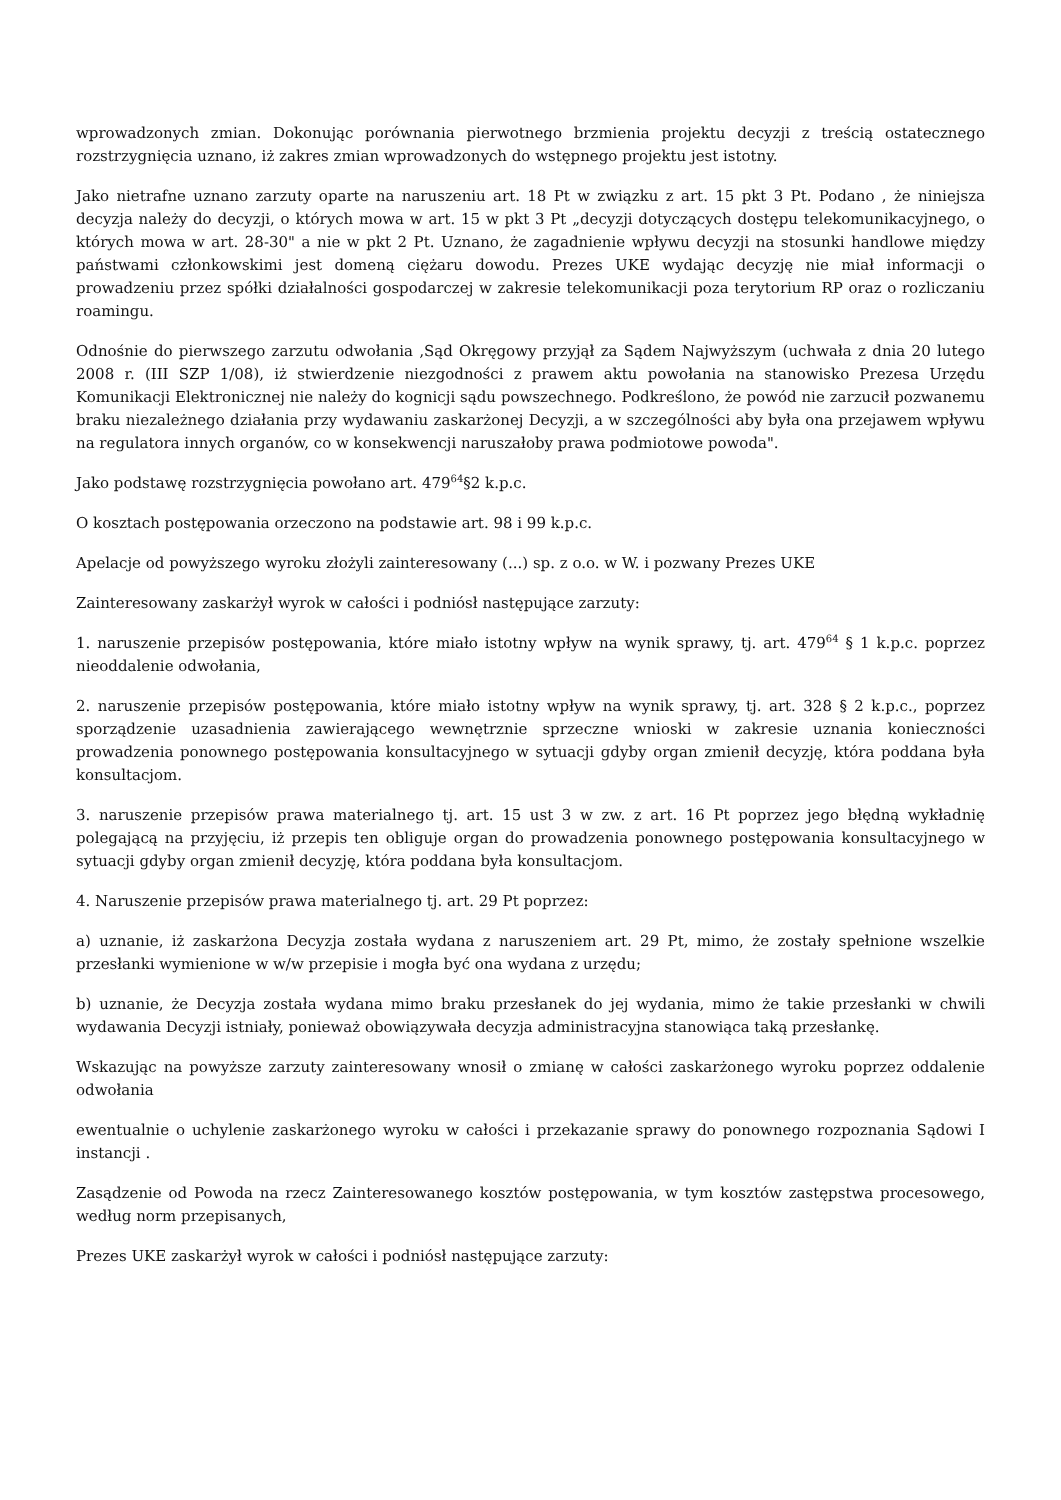wprowadzonych zmian. Dokonując porównania pierwotnego brzmienia projektu decyzji z treścią ostatecznego rozstrzygnięcia uznano, iż zakres zmian wprowadzonych do wstępnego projektu jest istotny.
Jako nietrafne uznano zarzuty oparte na naruszeniu art. 18 Pt w związku z art. 15 pkt 3 Pt. Podano , że niniejsza decyzja należy do decyzji, o których mowa w art. 15 w pkt 3 Pt „decyzji dotyczących dostępu telekomunikacyjnego, o których mowa w art. 28-30" a nie w pkt 2 Pt. Uznano, że zagadnienie wpływu decyzji na stosunki handlowe między państwami członkowskimi jest domeną ciężaru dowodu. Prezes UKE wydając decyzję nie miał informacji o prowadzeniu przez spółki działalności gospodarczej w zakresie telekomunikacji poza terytorium RP oraz o rozliczaniu roamingu.
Odnośnie do pierwszego zarzutu odwołania ‚Sąd Okręgowy przyjął za Sądem Najwyższym (uchwała z dnia 20 lutego 2008 r. (III SZP 1/08), iż stwierdzenie niezgodności z prawem aktu powołania na stanowisko Prezesa Urzędu Komunikacji Elektronicznej nie należy do kognicji sądu powszechnego. Podkreślono, że powód nie zarzucił pozwanemu braku niezależnego działania przy wydawaniu zaskarżonej Decyzji, a w szczególności aby była ona przejawem wpływu na regulatora innych organów, co w konsekwencji naruszałoby prawa podmiotowe powoda".
Jako podstawę rozstrzygnięcia powołano art. 479<sup>64</sup>§2 k.p.c.
O kosztach postępowania orzeczono na podstawie art. 98 i 99 k.p.c.
Apelacje od powyższego wyroku złożyli zainteresowany (...) sp. z o.o. w W. i pozwany Prezes UKE
Zainteresowany zaskarżył wyrok w całości i podniósł następujące zarzuty:
1. naruszenie przepisów postępowania, które miało istotny wpływ na wynik sprawy, tj. art. 479<sup>64</sup> § 1 k.p.c. poprzez nieoddalenie odwołania,
2. naruszenie przepisów postępowania, które miało istotny wpływ na wynik sprawy, tj. art. 328 § 2 k.p.c., poprzez sporządzenie uzasadnienia zawierającego wewnętrznie sprzeczne wnioski w zakresie uznania konieczności prowadzenia ponownego postępowania konsultacyjnego w sytuacji gdyby organ zmienił decyzję, która poddana była konsultacjom.
3. naruszenie przepisów prawa materialnego tj. art. 15 ust 3 w zw. z art. 16 Pt poprzez jego błędną wykładnię polegającą na przyjęciu, iż przepis ten obliguje organ do prowadzenia ponownego postępowania konsultacyjnego w sytuacji gdyby organ zmienił decyzję, która poddana była konsultacjom.
4. Naruszenie przepisów prawa materialnego tj. art. 29 Pt poprzez:
a) uznanie, iż zaskarżona Decyzja została wydana z naruszeniem art. 29 Pt, mimo, że zostały spełnione wszelkie przesłanki wymienione w w/w przepisie i mogła być ona wydana z urzędu;
b) uznanie, że Decyzja została wydana mimo braku przesłanek do jej wydania, mimo że takie przesłanki w chwili wydawania Decyzji istniały, ponieważ obowiązywała decyzja administracyjna stanowiąca taką przesłankę.
Wskazując na powyższe zarzuty zainteresowany wnosił o zmianę w całości zaskarżonego wyroku poprzez oddalenie odwołania
ewentualnie o uchylenie zaskarżonego wyroku w całości i przekazanie sprawy do ponownego rozpoznania Sądowi I instancji .
Zasądzenie od Powoda na rzecz Zainteresowanego kosztów postępowania, w tym kosztów zastępstwa procesowego, według norm przepisanych,
Prezes UKE zaskarżył wyrok w całości i podniósł następujące zarzuty: